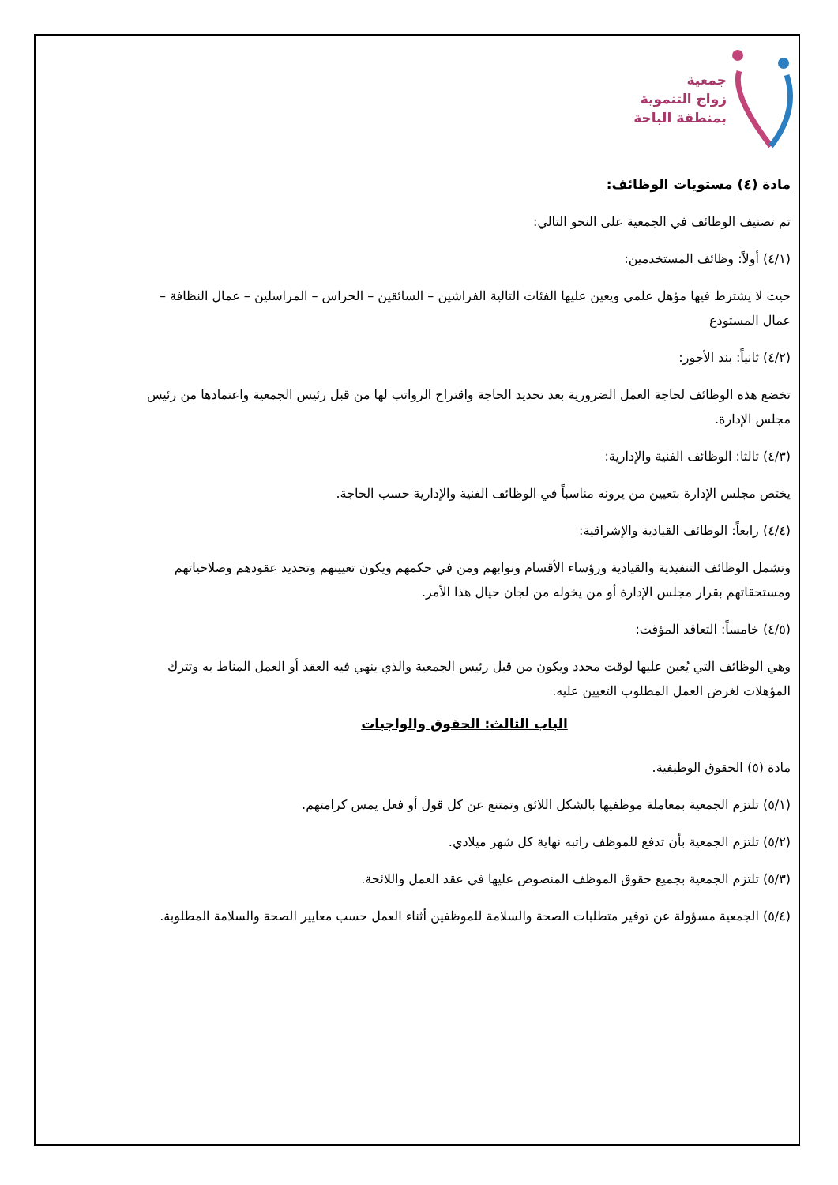جمعية
زواج التنموية
بمنطقة الباحة
مادة (٤) مستويات الوظائف:
تم تصنيف الوظائف في الجمعية على النحو التالي:
(٤/١) أولاً: وظائف المستخدمين:
حيث لا يشترط فيها مؤهل علمي ويعين عليها الفئات التالية الفراشين – السائقين – الحراس – المراسلين – عمال النظافة – عمال المستودع
(٤/٢) ثانياً: بند الأجور:
تخضع هذه الوظائف لحاجة العمل الضرورية بعد تحديد الحاجة واقتراح الرواتب لها من قبل رئيس الجمعية واعتمادها من رئيس مجلس الإدارة.
(٤/٣) ثالثا: الوظائف الفنية والإدارية:
يختص مجلس الإدارة بتعيين من يرونه مناسباً في الوظائف الفنية والإدارية حسب الحاجة.
(٤/٤) رابعاً: الوظائف القيادية والإشراقية:
وتشمل الوظائف التنفيذية والقيادية ورؤساء الأقسام ونوابهم ومن في حكمهم ويكون تعيينهم وتحديد عقودهم وصلاحياتهم ومستحقاتهم بقرار مجلس الإدارة أو من يخوله من لجان حيال هذا الأمر.
(٤/٥) خامساً: التعاقد المؤقت:
وهي الوظائف التي يُعين عليها لوقت محدد ويكون من قبل رئيس الجمعية والذي ينهي فيه العقد أو العمل المناط به وتترك المؤهلات لغرض العمل المطلوب التعيين عليه.
الباب الثالث: الحقوق والواجبات
مادة (٥) الحقوق الوظيفية.
(٥/١) تلتزم الجمعية بمعاملة موظفيها بالشكل اللائق وتمتنع عن كل قول أو فعل يمس كرامتهم.
(٥/٢) تلتزم الجمعية بأن تدفع للموظف راتبه نهاية كل شهر ميلادي.
(٥/٣) تلتزم الجمعية بجميع حقوق الموظف المنصوص عليها في عقد العمل واللائحة.
(٥/٤) الجمعية مسؤولة عن توفير متطلبات الصحة والسلامة للموظفين أثناء العمل حسب معايير الصحة والسلامة المطلوبة.